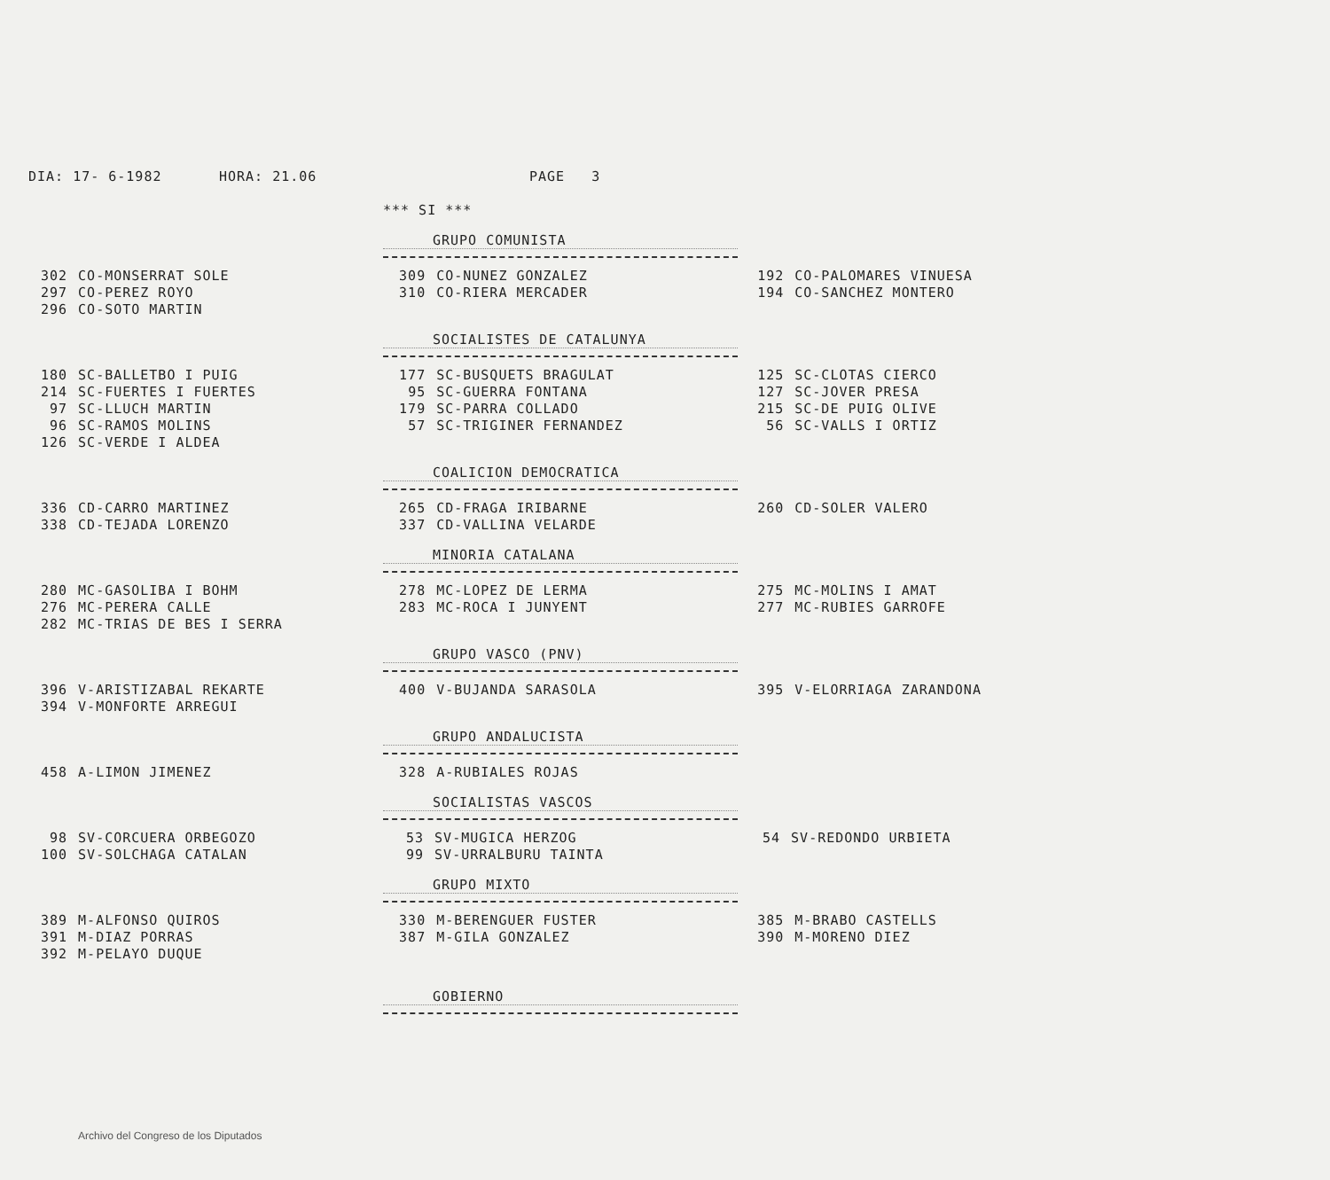DIA: 17- 6-1982 HORA: 21.06 PAGE 3
*** SI ***
GRUPO COMUNISTA
| 302 | CO-MONSERRAT SOLE | 309 | CO-NUNEZ GONZALEZ | 192 | CO-PALOMARES VINUESA |
| 297 | CO-PEREZ ROYO | 310 | CO-RIERA MERCADER | 194 | CO-SANCHEZ MONTERO |
| 296 | CO-SOTO MARTIN | | | | |
SOCIALISTES DE CATALUNYA
| 180 | SC-BALLETBO I PUIG | 177 | SC-BUSQUETS BRAGULAT | 125 | SC-CLOTAS CIERCO |
| 214 | SC-FUERTES I FUERTES | 95 | SC-GUERRA FONTANA | 127 | SC-JOVER PRESA |
| 97 | SC-LLUCH MARTIN | 179 | SC-PARRA COLLADO | 215 | SC-DE PUIG OLIVE |
| 96 | SC-RAMOS MOLINS | 57 | SC-TRIGINER FERNANDEZ | 56 | SC-VALLS I ORTIZ |
| 126 | SC-VERDE I ALDEA | | | | |
COALICION DEMOCRATICA
| 336 | CD-CARRO MARTINEZ | 265 | CD-FRAGA IRIBARNE | 260 | CD-SOLER VALERO |
| 338 | CD-TEJADA LORENZO | 337 | CD-VALLINA VELARDE | | |
MINORIA CATALANA
| 280 | MC-GASOLIBA I BOHM | 278 | MC-LOPEZ DE LERMA | 275 | MC-MOLINS I AMAT |
| 276 | MC-PERERA CALLE | 283 | MC-ROCA I JUNYENT | 277 | MC-RUBIES GARROFE |
| 282 | MC-TRIAS DE BES I SERRA | | | | |
GRUPO VASCO (PNV)
| 396 | V-ARISTIZABAL REKARTE | 400 | V-BUJANDA SARASOLA | 395 | V-ELORRIAGA ZARANDONA |
| 394 | V-MONFORTE ARREGUI | | | | |
GRUPO ANDALUCISTA
| 458 | A-LIMON JIMENEZ | 328 | A-RUBIALES ROJAS | | |
SOCIALISTAS VASCOS
| 98 | SV-CORCUERA ORBEGOZO | 53 | SV-MUGICA HERZOG | 54 | SV-REDONDO URBIETA |
| 100 | SV-SOLCHAGA CATALAN | 99 | SV-URRALBURU TAINTA | | |
GRUPO MIXTO
| 389 | M-ALFONSO QUIROS | 330 | M-BERENGUER FUSTER | 385 | M-BRABO CASTELLS |
| 391 | M-DIAZ PORRAS | 387 | M-GILA GONZALEZ | 390 | M-MORENO DIEZ |
| 392 | M-PELAYO DUQUE | | | | |
GOBIERNO
Archivo del Congreso de los Diputados